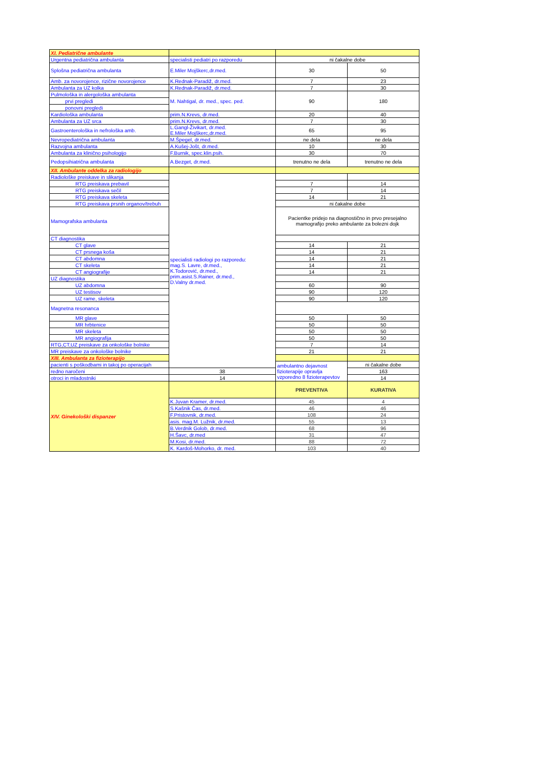| XI. Pediatrične ambulante | | | |
| Urgentna pediatrična ambulanta | specialisti pediatri po razporedu | ni čakalne dobe | |
| Splošna pediatrična ambulanta | E.Miler Mojškerc,dr.med. | 30 | 50 |
| Amb. za novorojence, rizične novorojence | K.Rednak-Paradiž, dr.med. | 7 | 23 |
| Ambulanta za UZ kolka | K.Rednak-Paradiž, dr.med. | 7 | 30 |
| Pulmološka in alergološka ambulanta | M. Nahtigal, dr. med., spec. ped. | 90 | 180 |
| prvi pregledi | | | |
| ponovni pregledi | | | |
| Kardiološka ambulanta | prim.N.Krevs, dr.med. | 20 | 40 |
| Ambulanta za UZ srca | prim.N.Krevs, dr.med. | 7 | 30 |
| Gastroenterološka in nefrološka amb. | L.Gangl-Živikart, dr.med. E.Miler Mojškerc,dr.med. | 65 | 95 |
| Nevropediatrična ambulanta | M.Špegel, dr.med. | ne dela | ne dela |
| Razvojna ambulanta | A.Kušej-Jošt, dr.med. | 10 | 30 |
| Ambulanta za klinično psihologijo | F.Burnik, spec.klin.psih. | 30 | 70 |
| Pedopsihiatrična ambulanta | A.Bezget, dr.med. | trenutno ne dela | trenutno ne dela |
| XII. Ambulante oddelka za radiologijo | | | |
| Radiološke preiskave in slikanja | specialisti radiologi po razporedu: mag.S. Lavre, dr.med., K.Todorović, dr.med., prim.asist.S.Rainer, dr.med., D.Valny dr.med. | | |
| RTG preiskava prebavil | | 7 | 14 |
| RTG preiskava sečil | | 7 | 14 |
| RTG preiskava skeleta | | 14 | 21 |
| RTG preiskava prsnih organov/trebuh | | ni čakalne dobe | |
| Mamografska ambulanta | | Pacientke pridejo na diagnostično in prvo presejalno mamografijo preko ambulante za bolezni dojk | |
| CT diagnostika | | | |
| CT glave | | 14 | 21 |
| CT prsnega koša | | 14 | 21 |
| CT abdomna | | 14 | 21 |
| CT skeleta | | 14 | 21 |
| CT angiografije | | 14 | 21 |
| UZ diagnostika | | | |
| UZ abdomna | | 60 | 90 |
| UZ testisov | | 90 | 120 |
| UZ rame, skeleta | | 90 | 120 |
| Magnetna resonanca | | | |
| MR glave | | 50 | 50 |
| MR hrbtenice | | 50 | 50 |
| MR skeleta | | 50 | 50 |
| MR angiografija | | 50 | 50 |
| RTG,CT,UZ preiskave za onkološke bolnike | | 7 | 14 |
| MR preiskave za onkološke bolnike | | 21 | 21 |
| XIII. Ambulanta za fizioterapijo | | | |
| pacienti s poškodbami in takoj po operacijah | | ambulantno dejavnost fizioterapije opravlja vzporedno 8 fizioterapevtov | ni čakalne dobe |
| redno naročeni | 38 | | 163 |
| otroci in mladostniki | 14 | | 14 |
| XIV. Ginekološki dispanzer | | PREVENTIVA | KURATIVA |
| | K.Juvan Kramer, dr.med. | 45 | 4 |
| | S.Kašnik Čas, dr.med. | 46 | 46 |
| | F.Pristovnik, dr.med. | 108 | 24 |
| | asis. mag.M. Lužnik, dr.med. | 55 | 13 |
| | B.Verdnik Golob, dr.med. | 68 | 96 |
| | H.Šavc, dr.med | 31 | 47 |
| | M.Kosi, dr.med. | 88 | 72 |
| | K. Kardoš-Mohorko, dr. med. | 103 | 40 |